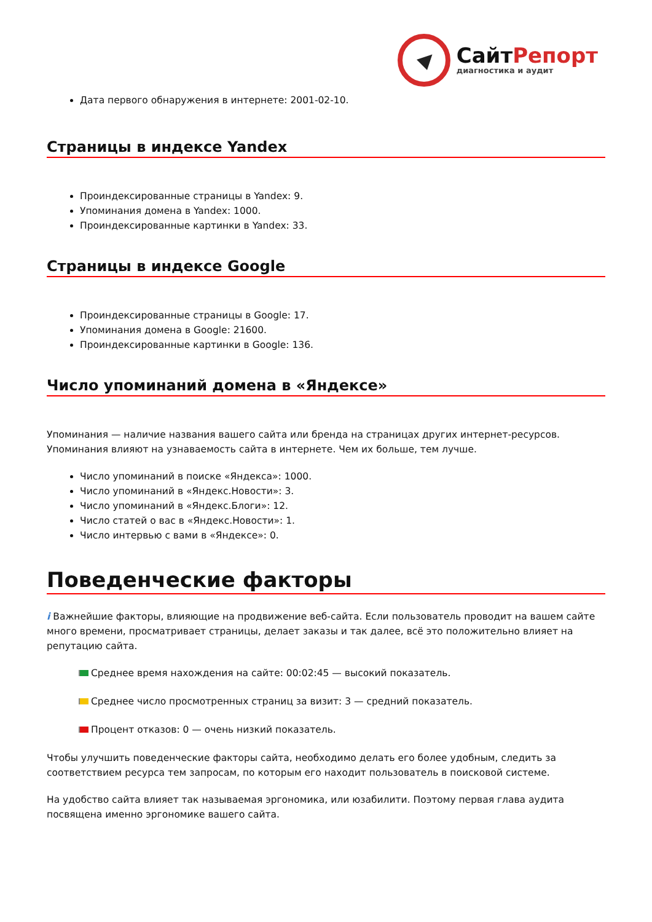СайтРепорт
диагностика и аудит
Дата первого обнаружения в интернете: 2001-02-10.
Страницы в индексе Yandex
Проиндексированные страницы в Yandex: 9.
Упоминания домена в Yandex: 1000.
Проиндексированные картинки в Yandex: 33.
Страницы в индексе Google
Проиндексированные страницы в Google: 17.
Упоминания домена в Google: 21600.
Проиндексированные картинки в Google: 136.
Число упоминаний домена в «Яндексе»
Упоминания — наличие названия вашего сайта или бренда на страницах других интернет-ресурсов. Упоминания влияют на узнаваемость сайта в интернете. Чем их больше, тем лучше.
Число упоминаний в поиске «Яндекса»: 1000.
Число упоминаний в «Яндекс.Новости»: 3.
Число упоминаний в «Яндекс.Блоги»: 12.
Число статей о вас в «Яндекс.Новости»: 1.
Число интервью с вами в «Яндексе»: 0.
Поведенческие факторы
i Важнейшие факторы, влияющие на продвижение веб-сайта. Если пользователь проводит на вашем сайте много времени, просматривает страницы, делает заказы и так далее, всё это положительно влияет на репутацию сайта.
Среднее время нахождения на сайте: 00:02:45 — высокий показатель.
Среднее число просмотренных страниц за визит: 3 — средний показатель.
Процент отказов: 0 — очень низкий показатель.
Чтобы улучшить поведенческие факторы сайта, необходимо делать его более удобным, следить за соответствием ресурса тем запросам, по которым его находит пользователь в поисковой системе.
На удобство сайта влияет так называемая эргономика, или юзабилити. Поэтому первая глава аудита посвящена именно эргономике вашего сайта.